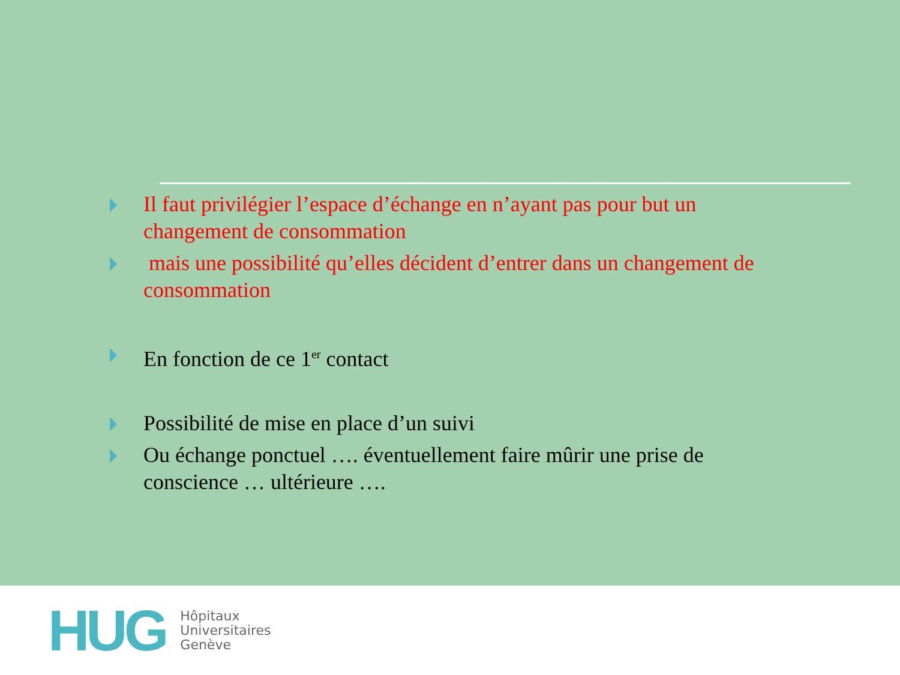Il faut privilégier l’espace d’échange en n’ayant pas pour but un changement de consommation
mais une possibilité qu’elles décident d’entrer dans un changement de consommation
En fonction de ce 1<sup>er</sup> contact
Possibilité de mise en place d’un suivi
Ou échange ponctuel …. éventuellement faire mûrir une prise de conscience … ultérieure ….
HUG
Hôpitaux
Universitaires
Genève